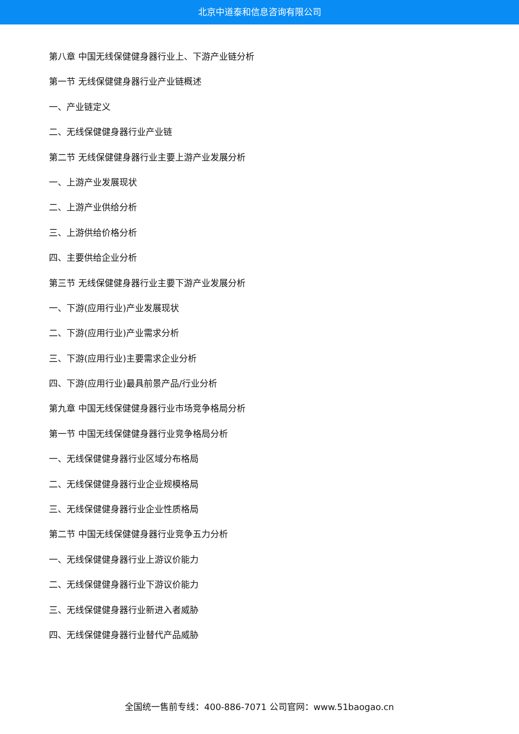北京中道泰和信息咨询有限公司
第八章 中国无线保健健身器行业上、下游产业链分析
第一节 无线保健健身器行业产业链概述
一、产业链定义
二、无线保健健身器行业产业链
第二节 无线保健健身器行业主要上游产业发展分析
一、上游产业发展现状
二、上游产业供给分析
三、上游供给价格分析
四、主要供给企业分析
第三节 无线保健健身器行业主要下游产业发展分析
一、下游(应用行业)产业发展现状
二、下游(应用行业)产业需求分析
三、下游(应用行业)主要需求企业分析
四、下游(应用行业)最具前景产品/行业分析
第九章 中国无线保健健身器行业市场竞争格局分析
第一节 中国无线保健健身器行业竞争格局分析
一、无线保健健身器行业区域分布格局
二、无线保健健身器行业企业规模格局
三、无线保健健身器行业企业性质格局
第二节 中国无线保健健身器行业竞争五力分析
一、无线保健健身器行业上游议价能力
二、无线保健健身器行业下游议价能力
三、无线保健健身器行业新进入者威胁
四、无线保健健身器行业替代产品威胁
全国统一售前专线：400-886-7071 公司官网：www.51baogao.cn